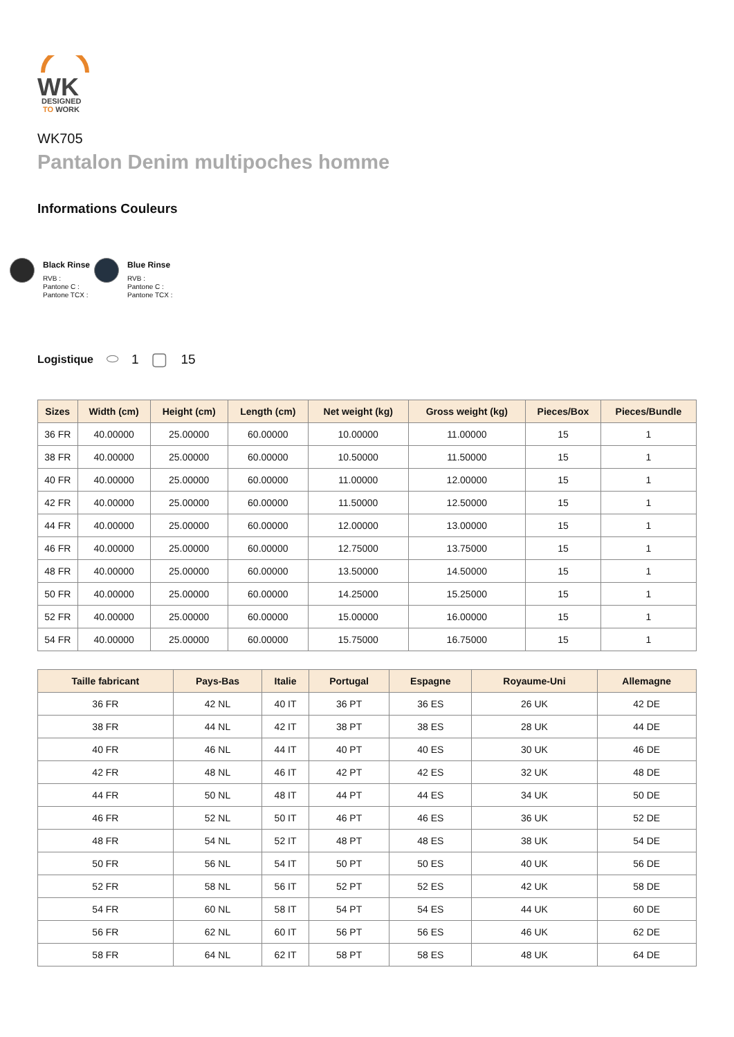WK
DESIGNED
TO WORK
WK705
Pantalon Denim multipoches homme
Informations Couleurs
Black Rinse
RVB :
Pantone C :
Pantone TCX :
Blue Rinse
RVB :
Pantone C :
Pantone TCX :
Logistique ⬭ 1 ▢ 15
| Sizes | Width (cm) | Height (cm) | Length (cm) | Net weight (kg) | Gross weight (kg) | Pieces/Box | Pieces/Bundle |
| --- | --- | --- | --- | --- | --- | --- | --- |
| 36 FR | 40.00000 | 25.00000 | 60.00000 | 10.00000 | 11.00000 | 15 | 1 |
| 38 FR | 40.00000 | 25.00000 | 60.00000 | 10.50000 | 11.50000 | 15 | 1 |
| 40 FR | 40.00000 | 25.00000 | 60.00000 | 11.00000 | 12.00000 | 15 | 1 |
| 42 FR | 40.00000 | 25.00000 | 60.00000 | 11.50000 | 12.50000 | 15 | 1 |
| 44 FR | 40.00000 | 25.00000 | 60.00000 | 12.00000 | 13.00000 | 15 | 1 |
| 46 FR | 40.00000 | 25.00000 | 60.00000 | 12.75000 | 13.75000 | 15 | 1 |
| 48 FR | 40.00000 | 25.00000 | 60.00000 | 13.50000 | 14.50000 | 15 | 1 |
| 50 FR | 40.00000 | 25.00000 | 60.00000 | 14.25000 | 15.25000 | 15 | 1 |
| 52 FR | 40.00000 | 25.00000 | 60.00000 | 15.00000 | 16.00000 | 15 | 1 |
| 54 FR | 40.00000 | 25.00000 | 60.00000 | 15.75000 | 16.75000 | 15 | 1 |
| Taille fabricant | Pays-Bas | Italie | Portugal | Espagne | Royaume-Uni | Allemagne |
| --- | --- | --- | --- | --- | --- | --- |
| 36 FR | 42 NL | 40 IT | 36 PT | 36 ES | 26 UK | 42 DE |
| 38 FR | 44 NL | 42 IT | 38 PT | 38 ES | 28 UK | 44 DE |
| 40 FR | 46 NL | 44 IT | 40 PT | 40 ES | 30 UK | 46 DE |
| 42 FR | 48 NL | 46 IT | 42 PT | 42 ES | 32 UK | 48 DE |
| 44 FR | 50 NL | 48 IT | 44 PT | 44 ES | 34 UK | 50 DE |
| 46 FR | 52 NL | 50 IT | 46 PT | 46 ES | 36 UK | 52 DE |
| 48 FR | 54 NL | 52 IT | 48 PT | 48 ES | 38 UK | 54 DE |
| 50 FR | 56 NL | 54 IT | 50 PT | 50 ES | 40 UK | 56 DE |
| 52 FR | 58 NL | 56 IT | 52 PT | 52 ES | 42 UK | 58 DE |
| 54 FR | 60 NL | 58 IT | 54 PT | 54 ES | 44 UK | 60 DE |
| 56 FR | 62 NL | 60 IT | 56 PT | 56 ES | 46 UK | 62 DE |
| 58 FR | 64 NL | 62 IT | 58 PT | 58 ES | 48 UK | 64 DE |